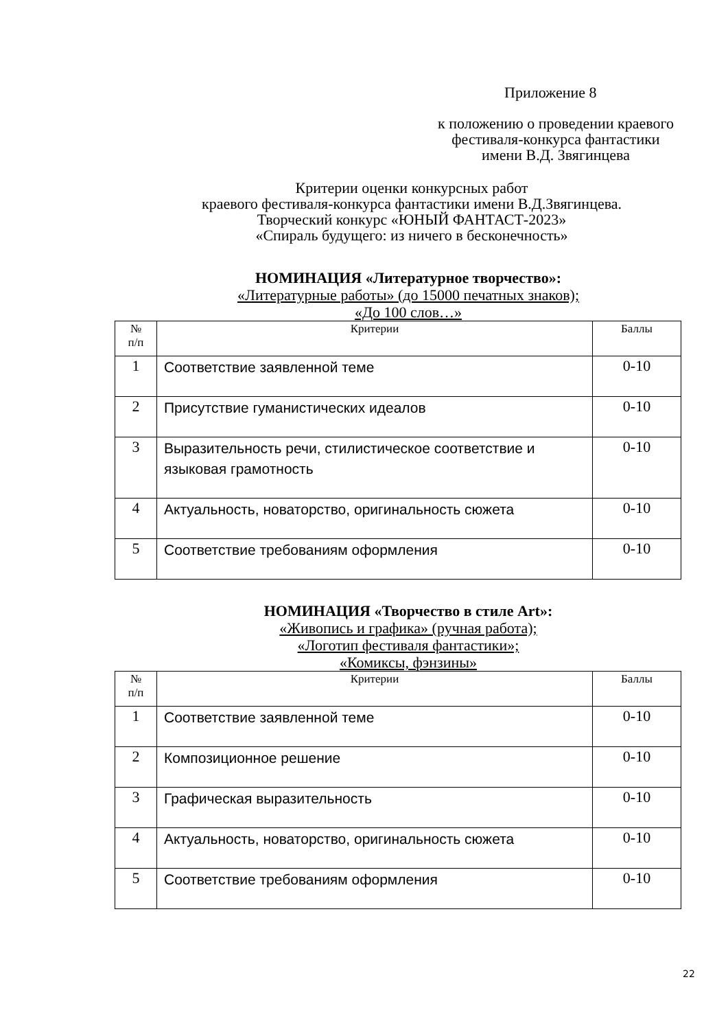Приложение 8
к положению о проведении краевого
фестиваля-конкурса фантастики
имени В.Д. Звягинцева
Критерии оценки конкурсных работ
краевого фестиваля-конкурса фантастики имени В.Д.Звягинцева.
Творческий конкурс «ЮНЫЙ ФАНТАСТ-2023»
«Спираль будущего: из ничего в бесконечность»
НОМИНАЦИЯ «Литературное творчество»:
«Литературные работы» (до 15000 печатных знаков);
«До 100 слов…»
| № п/п | Критерии | Баллы |
| --- | --- | --- |
| 1 | Соответствие заявленной теме | 0-10 |
| 2 | Присутствие гуманистических идеалов | 0-10 |
| 3 | Выразительность речи, стилистическое соответствие и языковая грамотность | 0-10 |
| 4 | Актуальность, новаторство, оригинальность сюжета | 0-10 |
| 5 | Соответствие требованиям оформления | 0-10 |
НОМИНАЦИЯ «Творчество в стиле Art»:
«Живопись и графика» (ручная работа);
«Логотип фестиваля фантастики»;
«Комиксы, фэнзины»
| № п/п | Критерии | Баллы |
| --- | --- | --- |
| 1 | Соответствие заявленной теме | 0-10 |
| 2 | Композиционное решение | 0-10 |
| 3 | Графическая выразительность | 0-10 |
| 4 | Актуальность, новаторство, оригинальность сюжета | 0-10 |
| 5 | Соответствие требованиям оформления | 0-10 |
22